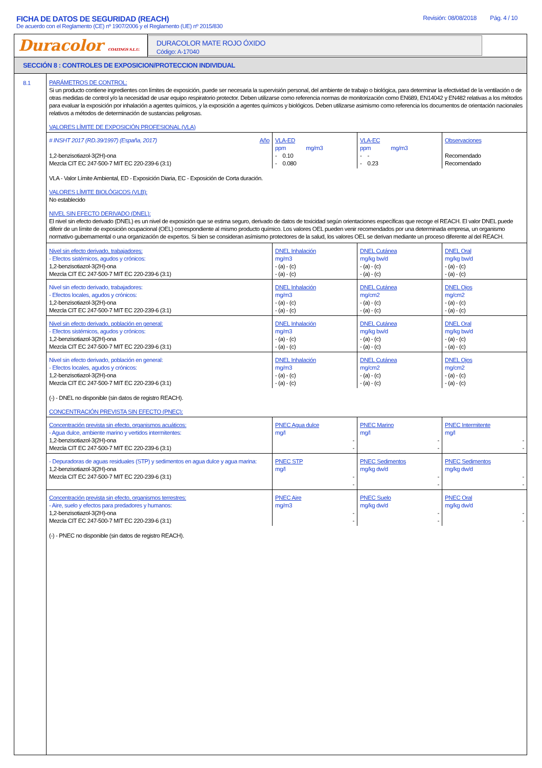FICHA DE DATOS DE SEGURIDAD (REACH) Revisión: 08/08/2018 Pág. 4 / 10
De acuerdo con el Reglamento (CE) nº 1907/2006 y el Reglamento (UE) nº 2015/830
Duracolor COATINGS S.L.U.
DURACOLOR MATE ROJO ÓXIDO
Código: A-17040
SECCIÓN 8 : CONTROLES DE EXPOSICION/PROTECCION INDIVIDUAL
8.1
PARÁMETROS DE CONTROL:
Si un producto contiene ingredientes con límites de exposición, puede ser necesaria la supervisión personal, del ambiente de trabajo o biológica, para determinar la efectividad de la ventilación o de otras medidas de control y/o la necesidad de usar equipo respiratorio protector. Deben utilizarse como referencia normas de monitorización como EN689, EN14042 y EN482 relativas a los métodos para evaluar la exposición por inhalación a agentes químicos, y la exposición a agentes químicos y biológicos. Deben utilizarse asimismo como referencia los documentos de orientación nacionales relativos a métodos de determinación de sustancias peligrosas.
VALORES LÍMITE DE EXPOSICIÓN PROFESIONAL (VLA)
| # INSHT 2017 (RD.39/1997) (España, 2017) Año 1,2-benzisotiazol-3(2H)-ona Mezcla CIT EC 247-500-7 MIT EC 220-239-6 (3:1) | VLA-ED ppm mg/m3 - 0.10 - 0.080 | VLA-EC ppm mg/m3 - - - 0.23 | Observaciones Recomendado Recomendado |
VLA - Valor Límite Ambiental, ED - Exposición Diaria, EC - Exposición de Corta duración.
VALORES LÍMITE BIOLÓGICOS (VLB):
No establecido
NIVEL SIN EFECTO DERIVADO (DNEL):
El nivel sin efecto derivado (DNEL) es un nivel de exposición que se estima seguro, derivado de datos de toxicidad según orientaciones específicas que recoge el REACH. El valor DNEL puede diferir de un límite de exposición ocupacional (OEL) correspondiente al mismo producto químico. Los valores OEL pueden venir recomendados por una determinada empresa, un organismo normativo gubernamental o una organización de expertos. Si bien se consideran asímismo protectores de la salud, los valores OEL se derivan mediante un proceso diferente al del REACH.
| Nivel sin efecto derivado, trabajadores: - Efectos sistémicos, agudos y crónicos: 1,2-benzisotiazol-3(2H)-ona Mezcla CIT EC 247-500-7 MIT EC 220-239-6 (3:1) | DNEL Inhalación mg/m3 - (a) - (c) - (a) - (c) | DNEL Cutánea mg/kg bw/d - (a) - (c) - (a) - (c) | DNEL Oral mg/kg bw/d - (a) - (c) - (a) - (c) |
| Nivel sin efecto derivado, trabajadores: - Efectos locales, agudos y crónicos: 1,2-benzisotiazol-3(2H)-ona Mezcla CIT EC 247-500-7 MIT EC 220-239-6 (3:1) | DNEL Inhalación mg/m3 - (a) - (c) - (a) - (c) | DNEL Cutánea mg/cm2 - (a) - (c) - (a) - (c) | DNEL Ojos mg/cm2 - (a) - (c) - (a) - (c) |
| Nivel sin efecto derivado, población en general: - Efectos sistémicos, agudos y crónicos: 1,2-benzisotiazol-3(2H)-ona Mezcla CIT EC 247-500-7 MIT EC 220-239-6 (3:1) | DNEL Inhalación mg/m3 - (a) - (c) - (a) - (c) | DNEL Cutánea mg/kg bw/d - (a) - (c) - (a) - (c) | DNEL Oral mg/kg bw/d - (a) - (c) - (a) - (c) |
| Nivel sin efecto derivado, población en general: - Efectos locales, agudos y crónicos: 1,2-benzisotiazol-3(2H)-ona Mezcla CIT EC 247-500-7 MIT EC 220-239-6 (3:1) | DNEL Inhalación mg/m3 - (a) - (c) - (a) - (c) | DNEL Cutánea mg/cm2 - (a) - (c) - (a) - (c) | DNEL Ojos mg/cm2 - (a) - (c) - (a) - (c) |
(-) - DNEL no disponible (sin datos de registro REACH).
CONCENTRACIÓN PREVISTA SIN EFECTO (PNEC):
| Concentración prevista sin efecto, organismos acuáticos: - Agua dulce, ambiente marino y vertidos intermitentes: 1,2-benzisotiazol-3(2H)-ona Mezcla CIT EC 247-500-7 MIT EC 220-239-6 (3:1) | PNEC Agua dulce mg/l - - | PNEC Marino mg/l - - | PNEC Intermitente mg/l - - |
| - Depuradoras de aguas residuales (STP) y sedimentos en agua dulce y agua marina: 1,2-benzisotiazol-3(2H)-ona Mezcla CIT EC 247-500-7 MIT EC 220-239-6 (3:1) | PNEC STP mg/l - - | PNEC Sedimentos mg/kg dw/d - - | PNEC Sedimentos mg/kg dw/d - - |
| Concentración prevista sin efecto, organismos terrestres: - Aire, suelo y efectos para predadores y humanos: 1,2-benzisotiazol-3(2H)-ona Mezcla CIT EC 247-500-7 MIT EC 220-239-6 (3:1) | PNEC Aire mg/m3 - - | PNEC Suelo mg/kg dw/d - - | PNEC Oral mg/kg dw/d - - |
(-) - PNEC no disponible (sin datos de registro REACH).